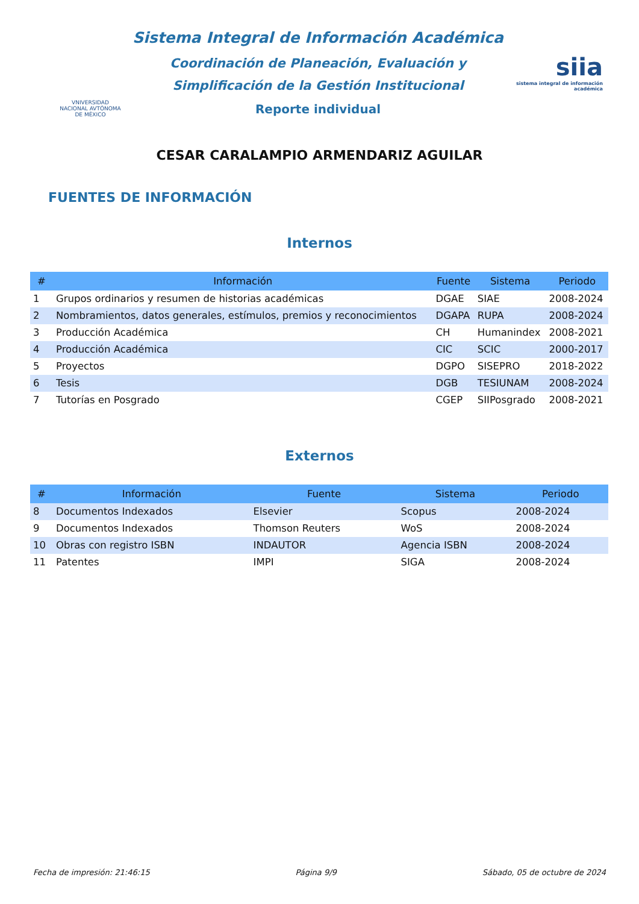VNIVERSIDAD NACIONAL AVTÓNOMA DE MÉXICO
Sistema Integral de Información Académica
Coordinación de Planeación, Evaluación y
Simplificación de la Gestión Institucional
Reporte individual
siia
sistema integral de información académica
CESAR CARALAMPIO ARMENDARIZ AGUILAR
FUENTES DE INFORMACIÓN
Internos
| # | Información | Fuente | Sistema | Periodo |
| --- | --- | --- | --- | --- |
| 1 | Grupos ordinarios y resumen de historias académicas | DGAE | SIAE | 2008-2024 |
| 2 | Nombramientos, datos generales, estímulos, premios y reconocimientos | DGAPA | RUPA | 2008-2024 |
| 3 | Producción Académica | CH | Humanindex | 2008-2021 |
| 4 | Producción Académica | CIC | SCIC | 2000-2017 |
| 5 | Proyectos | DGPO | SISEPRO | 2018-2022 |
| 6 | Tesis | DGB | TESIUNAM | 2008-2024 |
| 7 | Tutorías en Posgrado | CGEP | SIIPosgrado | 2008-2021 |
Externos
| # | Información | Fuente | Sistema | Periodo |
| --- | --- | --- | --- | --- |
| 8 | Documentos Indexados | Elsevier | Scopus | 2008-2024 |
| 9 | Documentos Indexados | Thomson Reuters | WoS | 2008-2024 |
| 10 | Obras con registro ISBN | INDAUTOR | Agencia ISBN | 2008-2024 |
| 11 | Patentes | IMPI | SIGA | 2008-2024 |
Fecha de impresión: 21:46:15 Página 9/9 Sábado, 05 de octubre de 2024